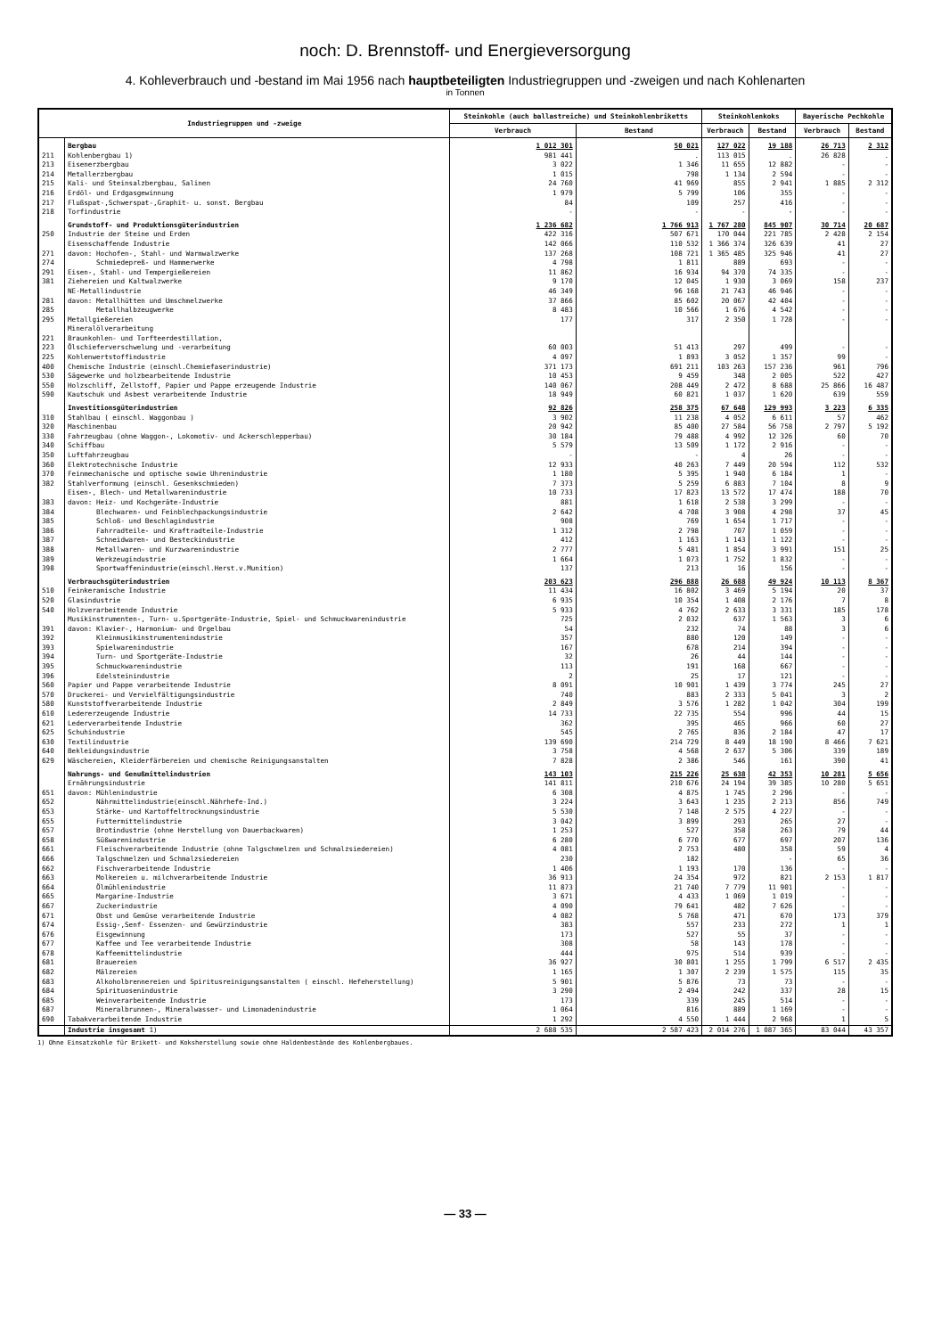noch: D. Brennstoff- und Energieversorgung
4. Kohleverbrauch und -bestand im Mai 1956 nach hauptbeteiligten Industriegruppen und -zweigen und nach Kohlenarten
in Tonnen
| Industriegruppen und -zweige | | Steinkohle (auch ballastreiche) und Steinkohlenbriketts | | Steinkohlenkoks | | Bayerische Pechkohle | |
| --- | --- | --- | --- | --- | --- | --- | --- |
| | | Verbrauch | Bestand | Verbrauch | Bestand | Verbrauch | Bestand |
| | Bergbau | 1 012 301 | 50 021 | 127 022 | 19 188 | 26 713 | 2 312 |
| 211 | Kohlenbergbau 1) | 981 441 | . | 113 015 | . | 26 828 | . |
| 213 | Eisenerzbergbau | 3 022 | 1 346 | 11 655 | 12 882 | - | - |
| 214 | Metallerzbergbau | 1 015 | 798 | 1 134 | 2 594 | - | - |
| 215 | Kali- und Steinsalzbergbau, Salinen | 24 760 | 41 969 | 855 | 2 941 | 1 885 | 2 312 |
| 216 | Erdöl- und Erdgasgewinnung | 1 979 | 5 799 | 106 | 355 | - | - |
| 217 | Flußspat-,Schwerspat-,Graphit- u. sonst. Bergbau | 84 | 109 | 257 | 416 | - | - |
| 218 | Torfindustrie | - | - | - | - | - | - |
| | Grundstoff- und Produktionsgüterindustrien | 1 236 682 | 1 766 913 | 1 767 280 | 845 907 | 30 714 | 20 687 |
| 250 | Industrie der Steine und Erden | 422 316 | 507 671 | 170 044 | 221 785 | 2 428 | 2 154 |
| | Eisenschaffende Industrie | 142 066 | 110 532 | 1 366 374 | 326 639 | 41 | 27 |
| 271 | davon: Hochofen-, Stahl- und Warmwalzwerke | 137 268 | 108 721 | 1 365 485 | 325 946 | 41 | 27 |
| 274 | Schmiedepreß- und Hammerwerke | 4 798 | 1 811 | 889 | 693 | - | - |
| 291 | Eisen-, Stahl- und Tempergießereien | 11 862 | 16 934 | 94 370 | 74 335 | - | - |
| 381 | Ziehereien und Kaltwalzwerke | 9 170 | 12 045 | 1 930 | 3 069 | 158 | 237 |
| | NE-Metallindustrie | 46 349 | 96 168 | 21 743 | 46 946 | - | - |
| 281 | davon: Metallhütten und Umschmelzwerke | 37 866 | 85 602 | 20 067 | 42 404 | - | - |
| 285 | Metallhalbzeugwerke | 8 483 | 10 566 | 1 676 | 4 542 | - | - |
| 295 | Metallgießereien | 177 | 317 | 2 350 | 1 728 | - | - |
| 221 223 | Mineralölverarbeitung Braunkohlen- und Torfteerdestillation, Ölschieferverschwelung und -verarbeitung | 60 003 | 51 413 | 297 | 499 | - | - |
| 225 | Kohlenwertstoffindustrie | 4 097 | 1 893 | 3 052 | 1 357 | 99 | - |
| 400 | Chemische Industrie (einschl.Chemiefaserindustrie) | 371 173 | 691 211 | 103 263 | 157 236 | 961 | 796 |
| 530 | Sägewerke und holzbearbeitende Industrie | 10 453 | 9 459 | 348 | 2 005 | 522 | 427 |
| 550 | Holzschliff, Zellstoff, Papier und Pappe erzeugende Industrie | 140 067 | 208 449 | 2 472 | 8 688 | 25 866 | 16 487 |
| 590 | Kautschuk und Asbest verarbeitende Industrie | 18 949 | 60 821 | 1 037 | 1 620 | 639 | 559 |
| | Investitionsgüterindustrien | 92 826 | 258 375 | 67 648 | 129 993 | 3 223 | 6 335 |
| 310 | Stahlbau ( einschl. Waggonbau ) | 3 902 | 11 238 | 4 052 | 6 611 | 57 | 462 |
| 320 | Maschinenbau | 20 942 | 85 400 | 27 584 | 56 758 | 2 797 | 5 192 |
| 330 | Fahrzeugbau (ohne Waggon-, Lokomotiv- und Ackerschlepperbau) | 30 184 | 79 488 | 4 992 | 12 326 | 60 | 70 |
| 340 | Schiffbau | 5 579 | 13 509 | 1 172 | 2 916 | - | - |
| 350 | Luftfahrzeugbau | - | - | 4 | 26 | - | - |
| 360 | Elektrotechnische Industrie | 12 933 | 40 263 | 7 449 | 20 594 | 112 | 532 |
| 370 | Feinmechanische und optische sowie Uhrenindustrie | 1 180 | 5 395 | 1 940 | 6 184 | 1 | - |
| 382 | Stahlverformung (einschl. Gesenkschmieden) | 7 373 | 5 259 | 6 883 | 7 104 | 8 | 9 |
| | Eisen-, Blech- und Metallwarenindustrie | 10 733 | 17 823 | 13 572 | 17 474 | 188 | 70 |
| 383 | davon: Heiz- und Kochgeräte-Industrie | 881 | 1 618 | 2 538 | 3 299 | - | - |
| 384 | Blechwaren- und Feinblechpackungsindustrie | 2 642 | 4 708 | 3 908 | 4 298 | 37 | 45 |
| 385 | Schloß- und Beschlagindustrie | 908 | 769 | 1 654 | 1 717 | - | - |
| 386 | Fahrradteile- und Kraftradteile-Industrie | 1 312 | 2 798 | 707 | 1 059 | - | - |
| 387 | Schneidwaren- und Besteckindustrie | 412 | 1 163 | 1 143 | 1 122 | - | - |
| 388 | Metallwaren- und Kurzwarenindustrie | 2 777 | 5 481 | 1 854 | 3 991 | 151 | 25 |
| 389 | Werkzeugindustrie | 1 664 | 1 073 | 1 752 | 1 832 | - | - |
| 398 | Sportwaffenindustrie(einschl.Herst.v.Munition) | 137 | 213 | 16 | 156 | - | - |
| | Verbrauchsgüterindustrien | 203 623 | 296 888 | 26 688 | 49 924 | 10 113 | 8 367 |
| 510 | Feinkeramische Industrie | 11 434 | 16 802 | 3 469 | 5 194 | 20 | 37 |
| 520 | Glasindustrie | 6 935 | 10 354 | 1 408 | 2 176 | 7 | 8 |
| 540 | Holzverarbeitende Industrie | 5 933 | 4 762 | 2 633 | 3 331 | 185 | 178 |
| | Musikinstrumenten-, Turn- u.Sportgeräte-Industrie, Spiel- und Schmuckwarenindustrie | 725 | 2 032 | 637 | 1 563 | 3 | 6 |
| 391 | davon: Klavier-, Harmonium- und Orgelbau | 54 | 232 | 74 | 88 | 3 | 6 |
| 392 | Kleinmusikinstrumentenindustrie | 357 | 880 | 120 | 149 | - | - |
| 393 | Spielwarenindustrie | 167 | 678 | 214 | 394 | - | - |
| 394 | Turn- und Sportgeräte-Industrie | 32 | 26 | 44 | 144 | - | - |
| 395 | Schmuckwarenindustrie | 113 | 191 | 168 | 667 | - | - |
| 396 | Edelsteinindustrie | 2 | 25 | 17 | 121 | - | - |
| 560 | Papier und Pappe verarbeitende Industrie | 8 091 | 10 901 | 1 439 | 3 774 | 245 | 27 |
| 570 | Druckerei- und Vervielfältigungsindustrie | 740 | 883 | 2 333 | 5 041 | 3 | 2 |
| 580 | Kunststoffverarbeitende Industrie | 2 849 | 3 576 | 1 282 | 1 042 | 304 | 199 |
| 610 | Ledererzeugende Industrie | 14 733 | 22 735 | 554 | 996 | 44 | 15 |
| 621 | Lederverarbeitende Industrie | 362 | 395 | 465 | 966 | 60 | 27 |
| 625 | Schuhindustrie | 545 | 2 765 | 836 | 2 184 | 47 | 17 |
| 630 | Textilindustrie | 139 690 | 214 729 | 8 449 | 18 190 | 8 466 | 7 621 |
| 640 | Bekleidungsindustrie | 3 758 | 4 568 | 2 637 | 5 306 | 339 | 189 |
| 629 | Wäschereien, Kleiderfärbereien und chemische Reinigungsanstalten | 7 828 | 2 386 | 546 | 161 | 390 | 41 |
| | Nahrungs- und Genußmittelindustrien | 143 103 | 215 226 | 25 638 | 42 353 | 10 281 | 5 656 |
| | Ernährungsindustrie | 141 811 | 210 676 | 24 194 | 39 385 | 10 280 | 5 651 |
| 651 | davon: Mühlenindustrie | 6 308 | 4 875 | 1 745 | 2 296 | - | - |
| 652 | Nährmittelindustrie(einschl.Nährhefe-Ind.) | 3 224 | 3 643 | 1 235 | 2 213 | 856 | 749 |
| 653 | Stärke- und Kartoffeltrocknungsindustrie | 5 530 | 7 148 | 2 575 | 4 227 | - | - |
| 655 | Futtermittelindustrie | 3 042 | 3 899 | 293 | 265 | 27 | - |
| 657 | Brotindustrie (ohne Herstellung von Dauerbackwaren) | 1 253 | 527 | 358 | 263 | 79 | 44 |
| 658 | Süßwarenindustrie | 6 280 | 6 770 | 677 | 697 | 207 | 136 |
| 661 | Fleischverarbeitende Industrie (ohne Talgschmelzen und Schmalzsiedereien) | 4 081 | 2 753 | 480 | 358 | 59 | 4 |
| 666 | Talgschmelzen und Schmalzsiedereien | 230 | 182 | | - | 65 | 36 |
| 662 | Fischverarbeitende Industrie | 1 406 | 1 193 | 170 | 136 | - | - |
| 663 | Molkereien u. milchverarbeitende Industrie | 36 913 | 24 354 | 972 | 821 | 2 153 | 1 817 |
| 664 | Ölmühlenindustrie | 11 873 | 21 740 | 7 779 | 11 901 | - | - |
| 665 | Margarine-Industrie | 3 671 | 4 433 | 1 069 | 1 019 | - | - |
| 667 | Zuckerindustrie | 4 090 | 79 641 | 482 | 7 626 | - | - |
| 671 | Obst und Gemüse verarbeitende Industrie | 4 082 | 5 768 | 471 | 670 | 173 | 379 |
| 674 | Essig-,Senf- Essenzen- und Gewürzindustrie | 383 | 557 | 233 | 272 | 1 | 1 |
| 676 | Eisgewinnung | 173 | 527 | 55 | 37 | - | - |
| 677 | Kaffee und Tee verarbeitende Industrie | 308 | 58 | 143 | 178 | - | - |
| 678 | Kaffeemittelindustrie | 444 | 975 | 514 | 939 | - | - |
| 681 | Brauereien | 36 927 | 30 801 | 1 255 | 1 799 | 6 517 | 2 435 |
| 682 | Mälzereien | 1 165 | 1 307 | 2 239 | 1 575 | 115 | 35 |
| 683 | Alkoholbrennereien und Spiritusreinigungsanstalten ( einschl. Hefeherstellung) | 5 901 | 5 876 | 73 | 73 | - | - |
| 684 | Spirituosenindustrie | 3 290 | 2 494 | 242 | 337 | 28 | 15 |
| 685 | Weinverarbeitende Industrie | 173 | 339 | 245 | 514 | - | - |
| 687 | Mineralbrunnen-, Mineralwasser- und Limonadenindustrie | 1 064 | 816 | 889 | 1 169 | - | - |
| 690 | Tabakverarbeitende Industrie | 1 292 | 4 550 | 1 444 | 2 968 | 1 | 5 |
| | Industrie insgesamt 1) | 2 688 535 | 2 587 423 | 2 014 276 | 1 087 365 | 83 044 | 43 357 |
1) Ohne Einsatzkohle für Brikett- und Koksherstellung sowie ohne Haldenbestände des Kohlenbergbaues.
— 33 —